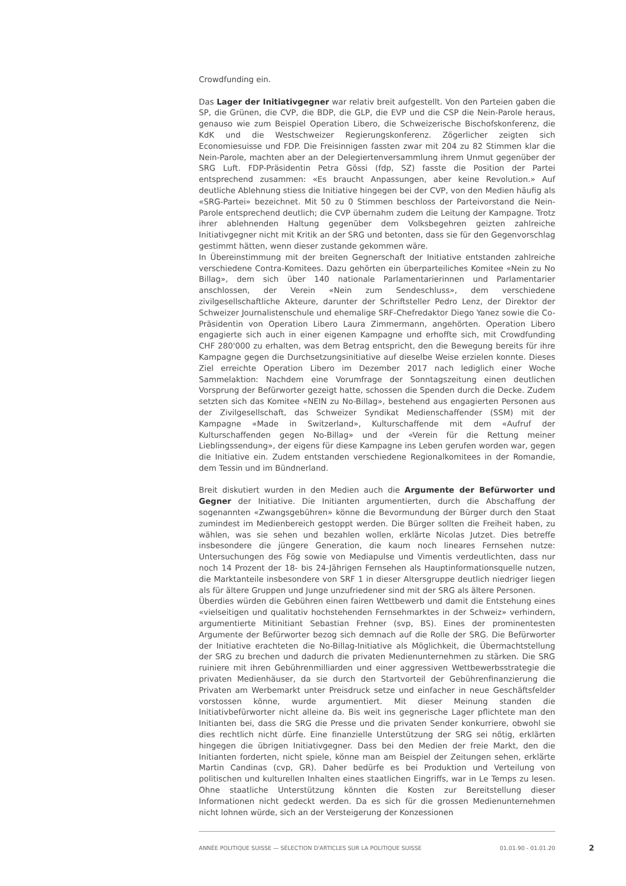Crowdfunding ein.
Das Lager der Initiativgegner war relativ breit aufgestellt. Von den Parteien gaben die SP, die Grünen, die CVP, die BDP, die GLP, die EVP und die CSP die Nein-Parole heraus, genauso wie zum Beispiel Operation Libero, die Schweizerische Bischofskonferenz, die KdK und die Westschweizer Regierungskonferenz. Zögerlicher zeigten sich Economiesuisse und FDP. Die Freisinnigen fassten zwar mit 204 zu 82 Stimmen klar die Nein-Parole, machten aber an der Delegiertenversammlung ihrem Unmut gegenüber der SRG Luft. FDP-Präsidentin Petra Gössi (fdp, SZ) fasste die Position der Partei entsprechend zusammen: «Es braucht Anpassungen, aber keine Revolution.» Auf deutliche Ablehnung stiess die Initiative hingegen bei der CVP, von den Medien häufig als «SRG-Partei» bezeichnet. Mit 50 zu 0 Stimmen beschloss der Parteivorstand die Nein-Parole entsprechend deutlich; die CVP übernahm zudem die Leitung der Kampagne. Trotz ihrer ablehnenden Haltung gegenüber dem Volksbegehren geizten zahlreiche Initiativgegner nicht mit Kritik an der SRG und betonten, dass sie für den Gegenvorschlag gestimmt hätten, wenn dieser zustande gekommen wäre.
In Übereinstimmung mit der breiten Gegnerschaft der Initiative entstanden zahlreiche verschiedene Contra-Komitees. Dazu gehörten ein überparteiliches Komitee «Nein zu No Billag», dem sich über 140 nationale Parlamentarierinnen und Parlamentarier anschlossen, der Verein «Nein zum Sendeschluss», dem verschiedene zivilgesellschaftliche Akteure, darunter der Schriftsteller Pedro Lenz, der Direktor der Schweizer Journalistenschule und ehemalige SRF-Chefredaktor Diego Yanez sowie die Co-Präsidentin von Operation Libero Laura Zimmermann, angehörten. Operation Libero engagierte sich auch in einer eigenen Kampagne und erhoffte sich, mit Crowdfunding CHF 280'000 zu erhalten, was dem Betrag entspricht, den die Bewegung bereits für ihre Kampagne gegen die Durchsetzungsinitiative auf dieselbe Weise erzielen konnte. Dieses Ziel erreichte Operation Libero im Dezember 2017 nach lediglich einer Woche Sammelaktion: Nachdem eine Vorumfrage der Sonntagszeitung einen deutlichen Vorsprung der Befürworter gezeigt hatte, schossen die Spenden durch die Decke. Zudem setzten sich das Komitee «NEIN zu No-Billag», bestehend aus engagierten Personen aus der Zivilgesellschaft, das Schweizer Syndikat Medienschaffender (SSM) mit der Kampagne «Made in Switzerland», Kulturschaffende mit dem «Aufruf der Kulturschaffenden gegen No-Billag» und der «Verein für die Rettung meiner Lieblingssendung», der eigens für diese Kampagne ins Leben gerufen worden war, gegen die Initiative ein. Zudem entstanden verschiedene Regionalkomitees in der Romandie, dem Tessin und im Bündnerland.
Breit diskutiert wurden in den Medien auch die Argumente der Befürworter und Gegner der Initiative. Die Initianten argumentierten, durch die Abschaffung der sogenannten «Zwangsgebühren» könne die Bevormundung der Bürger durch den Staat zumindest im Medienbereich gestoppt werden. Die Bürger sollten die Freiheit haben, zu wählen, was sie sehen und bezahlen wollen, erklärte Nicolas Jutzet. Dies betreffe insbesondere die jüngere Generation, die kaum noch lineares Fernsehen nutze: Untersuchungen des Fög sowie von Mediapulse und Vimentis verdeutlichten, dass nur noch 14 Prozent der 18- bis 24-Jährigen Fernsehen als Hauptinformationsquelle nutzen, die Marktanteile insbesondere von SRF 1 in dieser Altersgruppe deutlich niedriger liegen als für ältere Gruppen und Junge unzufriedener sind mit der SRG als ältere Personen.
Überdies würden die Gebühren einen fairen Wettbewerb und damit die Entstehung eines «vielseitigen und qualitativ hochstehenden Fernsehmarktes in der Schweiz» verhindern, argumentierte Mitinitiant Sebastian Frehner (svp, BS). Eines der prominentesten Argumente der Befürworter bezog sich demnach auf die Rolle der SRG. Die Befürworter der Initiative erachteten die No-Billag-Initiative als Möglichkeit, die Übermachtstellung der SRG zu brechen und dadurch die privaten Medienunternehmen zu stärken. Die SRG ruiniere mit ihren Gebührenmilliarden und einer aggressiven Wettbewerbsstrategie die privaten Medienhäuser, da sie durch den Startvorteil der Gebührenfinanzierung die Privaten am Werbemarkt unter Preisdruck setze und einfacher in neue Geschäftsfelder vorstossen könne, wurde argumentiert. Mit dieser Meinung standen die Initiativbefürworter nicht alleine da. Bis weit ins gegnerische Lager pflichtete man den Initianten bei, dass die SRG die Presse und die privaten Sender konkurriere, obwohl sie dies rechtlich nicht dürfe. Eine finanzielle Unterstützung der SRG sei nötig, erklärten hingegen die übrigen Initiativgegner. Dass bei den Medien der freie Markt, den die Initianten forderten, nicht spiele, könne man am Beispiel der Zeitungen sehen, erklärte Martin Candinas (cvp, GR). Daher bedürfe es bei Produktion und Verteilung von politischen und kulturellen Inhalten eines staatlichen Eingriffs, war in Le Temps zu lesen. Ohne staatliche Unterstützung könnten die Kosten zur Bereitstellung dieser Informationen nicht gedeckt werden. Da es sich für die grossen Medienunternehmen nicht lohnen würde, sich an der Versteigerung der Konzessionen
ANNÉE POLITIQUE SUISSE — SÉLECTION D'ARTICLES SUR LA POLITIQUE SUISSE 01.01.90 - 01.01.20
2